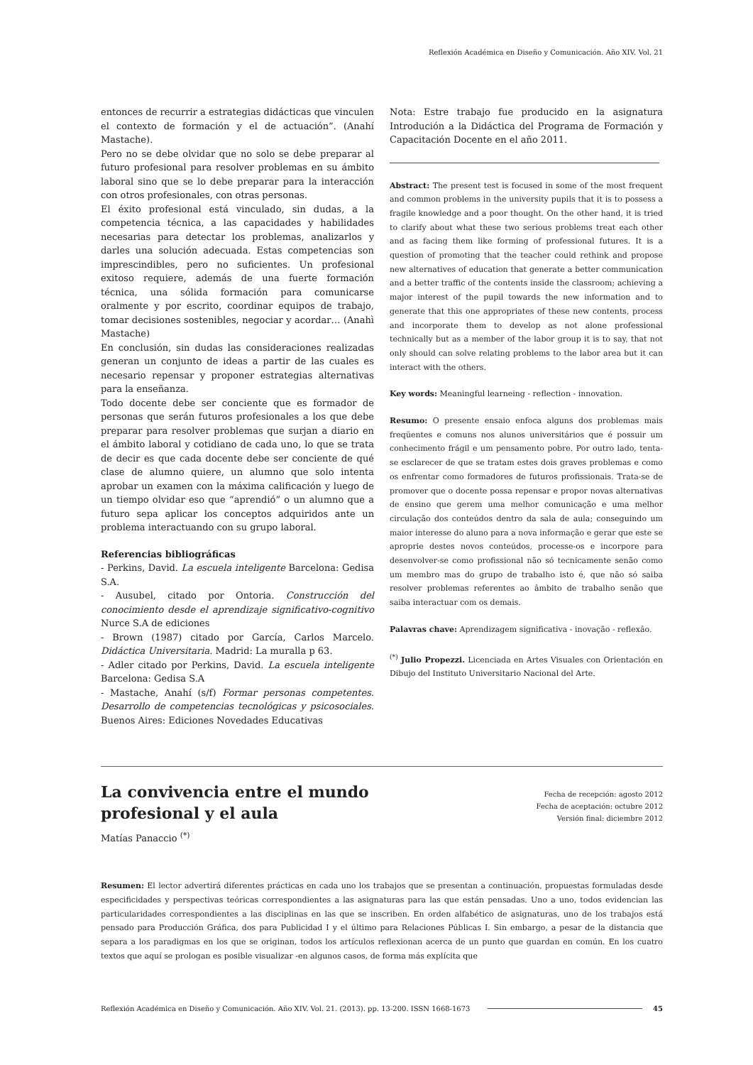Reflexión Académica en Diseño y Comunicación. Año XIV. Vol. 21
entonces de recurrir a estrategias didácticas que vinculen el contexto de formación y el de actuación”. (Anahí Mastache).
Pero no se debe olvidar que no solo se debe preparar al futuro profesional para resolver problemas en su ámbito laboral sino que se lo debe preparar para la interacción con otros profesionales, con otras personas.
El éxito profesional está vinculado, sin dudas, a la competencia técnica, a las capacidades y habilidades necesarias para detectar los problemas, analizarlos y darles una solución adecuada. Estas competencias son imprescindibles, pero no suficientes. Un profesional exitoso requiere, además de una fuerte formación técnica, una sólida formación para comunicarse oralmente y por escrito, coordinar equipos de trabajo, tomar decisiones sostenibles, negociar y acordar… (Anahì Mastache)
En conclusión, sin dudas las consideraciones realizadas generan un conjunto de ideas a partir de las cuales es necesario repensar y proponer estrategias alternativas para la enseñanza.
Todo docente debe ser conciente que es formador de personas que serán futuros profesionales a los que debe preparar para resolver problemas que surjan a diario en el ámbito laboral y cotidiano de cada uno, lo que se trata de decir es que cada docente debe ser conciente de qué clase de alumno quiere, un alumno que solo intenta aprobar un examen con la máxima calificación y luego de un tiempo olvidar eso que “aprendió” o un alumno que a futuro sepa aplicar los conceptos adquiridos ante un problema interactuando con su grupo laboral.
Referencias bibliográficas
- Perkins, David. La escuela inteligente Barcelona: Gedisa S.A.
- Ausubel, citado por Ontoria. Construcción del conocimiento desde el aprendizaje significativo-cognitivo Nurce S.A de ediciones
- Brown (1987) citado por García, Carlos Marcelo. Didáctica Universitaria. Madrid: La muralla p 63.
- Adler citado por Perkins, David. La escuela inteligente Barcelona: Gedisa S.A
- Mastache, Anahí (s/f) Formar personas competentes. Desarrollo de competencias tecnológicas y psicosociales. Buenos Aires: Ediciones Novedades Educativas
Nota: Estre trabajo fue producido en la asignatura Introdución a la Didáctica del Programa de Formación y Capacitación Docente en el año 2011.
Abstract: The present test is focused in some of the most frequent and common problems in the university pupils that it is to possess a fragile knowledge and a poor thought. On the other hand, it is tried to clarify about what these two serious problems treat each other and as facing them like forming of professional futures. It is a question of promoting that the teacher could rethink and propose new alternatives of education that generate a better communication and a better traffic of the contents inside the classroom; achieving a major interest of the pupil towards the new information and to generate that this one appropriates of these new contents, process and incorporate them to develop as not alone professional technically but as a member of the labor group it is to say, that not only should can solve relating problems to the labor area but it can interact with the others.
Key words: Meaningful learneing - reflection - innovation.
Resumo: O presente ensaio enfoca alguns dos problemas mais freqüentes e comuns nos alunos universitários que é possuir um conhecimento frágil e um pensamento pobre. Por outro lado, tenta-se esclarecer de que se tratam estes dois graves problemas e como os enfrentar como formadores de futuros profissionais. Trata-se de promover que o docente possa repensar e propor novas alternativas de ensino que gerem uma melhor comunicação e uma melhor circulação dos conteúdos dentro da sala de aula; conseguindo um maior interesse do aluno para a nova informação e gerar que este se aproprie destes novos conteúdos, processe-os e incorpore para desenvolver-se como profissional não só tecnicamente senão como um membro mas do grupo de trabalho isto é, que não só saiba resolver problemas referentes ao âmbito de trabalho senão que saiba interactuar com os demais.
Palavras chave: Aprendizagem significativa - inovação - reflexâo.
<sup>(*)</sup> Julio Propezzi. Licenciada en Artes Visuales con Orientación en Dibujo del Instituto Universitario Nacional del Arte.
La convivencia entre el mundo
profesional y el aula
Matías Panaccio <sup>(*)</sup>
Fecha de recepción: agosto 2012
Fecha de aceptación: octubre 2012
Versión final: diciembre 2012
Resumen: El lector advertirá diferentes prácticas en cada uno los trabajos que se presentan a continuación, propuestas formuladas desde especificidades y perspectivas teóricas correspondientes a las asignaturas para las que están pensadas. Uno a uno, todos evidencian las particularidades correspondientes a las disciplinas en las que se inscriben. En orden alfabético de asignaturas, uno de los trabajos está pensado para Producción Gráfica, dos para Publicidad I y el último para Relaciones Públicas I. Sin embargo, a pesar de la distancia que separa a los paradigmas en los que se originan, todos los artículos reflexionan acerca de un punto que guardan en común. En los cuatro textos que aquí se prologan es posible visualizar -en algunos casos, de forma más explícita que
Reflexión Académica en Diseño y Comunicación. Año XIV. Vol. 21. (2013). pp. 13-200. ISSN 1668-1673 45